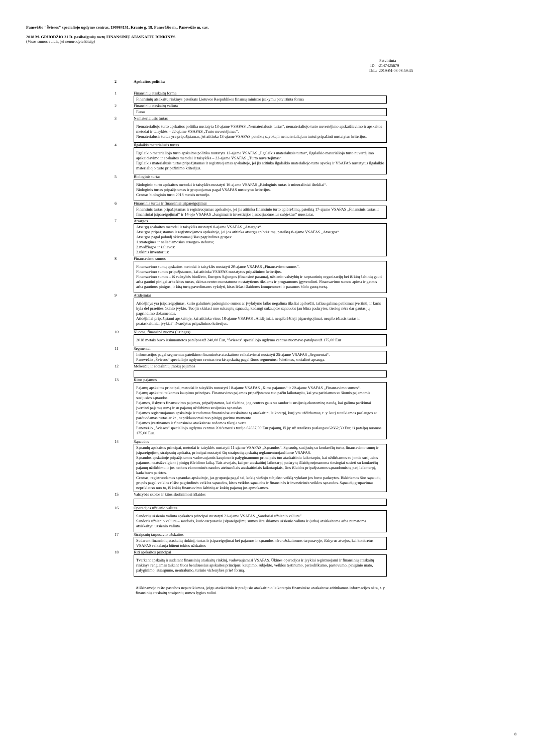Panevėžio "Šviesos" specialiojo ugdymo centras, 190984151, Kranto g. 18, Panevėžio m., Panevėžio m. sav.
2018 M. GRUODŽIO 31 D. pasibaigusių metų FINANSINIŲ ATASKAITŲ RINKINYS
(Visos sumos eurais, jei nenurodyta kitaip)
Patvirtinta
ID: -2147425679
D/L: 2019-04-03 08:59:35
2 Apskaitos politika
1 Finansinių ataskaitų forma
Finansinių atsakaitų rinkinys pateikats Lietuvos Respublikos finansų ministro įsakymu patvirtinta forma
2 Finansinių ataskaitų valiuta
Euras
3 Nematerialusis turtas
Nematerialiojo turto apskaitos politika nustatyta 13-ajame VSAFAS „Nematerialusis turtas“, nematerialiojo turto nuvertėjimo apskaičiavimo ir apskaitos metodai ir taisyklės – 22-ajame VSAFAS „Turto nuvertėjimas“.
Nematerialusis turtas yra pripažįstamas, jei atitinka 13-ajame VSAFAS pateiktą sąvoką ir nematerialiajam turtui pripažinti nustatytus kriterijus.
4 Ilgalaikis materialusis turtas
Ilgalaikio materialiojo turto apskaitos politika nustatyta 12-ajame VSAFAS „Ilgalaikis materialusis turtas“, ilgalaikio materialiojo turto nuvertėjimo apskaičiavimo ir apskaitos metodai ir taisyklės – 22-ajame VSAFAS „Turto nuvertėjimas“.
Ilgalaikis materialusis turtas pripažįstamas ir registruojamas apskaitoje, jei jis atitinka ilgalaikio materialiojo turto sąvoką ir VSAFAS nustatytus ilgalaikio materialiojo turto pripažinimo kriterijus.
5 Biologinis turtas
Biologinio turto apskaitos metodai ir taisyklės nustatyti 16-ajame VSAFAS „Biologinis turtas ir mineraliniai ištekliai“.
Biologinis turtas pripažįstamas ir grupuojamas pagal VSAFAS nustatytus kriterijus.
Centras biologinio turto 2018 metais neturėjo.
6 Finansinis turtas ir finansiniai įsipareigojimai
Finansinis turtas pripažįstamas ir registruojamas apskaitoje, jei jis atitinka finansinio turto apibrėžimą, pateiktą 17-ajame VSAFAS „Finansinis turtas ir finansiniai įsipareigojimai“ ir 14-ojo VSAFAS „Jungimai ir investicijos į asocijuotuosius subjektus“ nuostatas.
7 Atsargos
Atsargų apskaitos metodai ir taisyklės nustatyti 8-ajame VSAFAS „Atsargos“.
Atsargos pripažįstamos ir registruojamos apskaitoje, jei jos atitinka atsargų apibrėžimą, pateiktą 8-ajame VSAFAS „Atsargos“.
Atsargos pagal pobūdį skirstomas į šias pagrindines grupes:
1.strateginės ir neliečiamosios atsargos- nebuvo;
2.medžiagos ir žaliavos:
3.ūkinis inventorius:
8 Finansavimo sumos
Finansavimo sumų apskaitos metodai ir taisyklės nustatyti 20-ajame VSAFAS „Finansavimo sumos”.
Finansavimo sumos pripažįstamos, kai atitinka VSAFAS nustatytus pripažinimo kriterijus.
Finansavimo sumos – iš valstybės biudžeto, Europos Sąjungos (finansinė parama), užsienio valstybių ir tarptautinių organizacijų bei iš kitų šaltinių gauti arba gautini pinigai arba kitas turtas, skirtas centro nuostatuose nustatytiems tikslams ir programoms įgyvendinti. Finansavimo sumos apima ir gautus arba gautinus pinigus, ir kitą turtą pavedimams vykdyti, kitas lėšas išlaidoms kompensuoti ir paramos būdu gautą turtą.
9 Atidėjiniai
Atidėjinys yra įsipareigojimas, kurio galutinės padengimo sumos ar įvykdymo laiko negalima tiksliai apibrėžti, tačiau galima patikimai įvertinti, ir kuris kyla dėl praeities ūkinio įvykio. Tuo jis skiriasi nuo sukauptų sąnaudų, kadangi sukauptos sąnaudos jau būna padarytos, tiesiog nėra dar gautas jų pagrindimo dokumentas.
Atidėjiniai pripažįstami apskaitoje, kai atitinka visus 18-ajame VSAFAS „Atidėjiniai, neapibrėžtieji įsipareigojimai, neapibrėžtasis turtas ir poataskaitiniai įvykiai“ išvardytus pripažinimo kriterijus.
10 Nuoma, finansinė nuoma (lizingas)
2018 metais buvo išsinuomotos patalpos už 240,00 Eur, "Šviesos" specialiojo ugdymo centras nuomavo patalpas už 175,00 Eur
11 Segmentai
Informacijos pagal segmentus pateikimo finansinėse ataskaitose reikalavimai nustatyti 25-ajame VSAFAS „Segmentai“.
Panevėžio „Šviesos“ specialiojo ugdymo centras tvarkė apskaitą pagal šiuos segmentus: švietimas, socialinė apsauga.
12 Mokesčių ir socialinių įmokų pajamos
13 Kitos pajamos
Pajamų apskaitos principai, metodai ir taisyklės nustatyti 10-ajame VSAFAS „Kitos pajamos“ ir 20-ajame VSAFAS „Finansavimo sumos“.
Pajamų apskaitai taikomas kaupimo principas. Finansavimo pajamos pripažįstamos tuo pačiu laikotarpiu, kai yra patiriamos su šiomis pajamomis susijusios sąnaudos.
Pajamos, išskyrus finansavimo pajamas, pripažįstamos, kai tikėtina, jog centras gaus su sandoriu susijusią ekonominę naudą, kai galima patikimai įvertinti pajamų sumą ir su pajamų uždirbimu susijusias sąnaudas.
Pajamos registruojamos apskaitoje ir rodomos finansinėse ataskaitose tą ataskaitinį laikotarpį, kurį yra uždirbamos, t. y. kurį suteikiamos paslaugos ar parduodamas turtas ar kt., nepriklausomai nuo pinigų gavimo momento.
Pajamos įvertinamos ir finansinėse ataskaitose rodomos tikrąja verte.
Panevėžio „Šviesos“ specialiojo ugdymo centras 2018 metais turėjo 62837,59 Eur pajamų, iš jų: už suteiktas paslaugas 62662,59 Eur, iš patalpų nuomos 175,00 Eur.
14 Sąnaudos
Sąnaudų apskaitos principai, metodai ir taisyklės nustatyti 11-ajame VSAFAS „Sąnaudos”. Sąnaudų, susijusių su konkrečių turto, finansavimo sumų ir įsipareigojimų straipsnių apskaita, principai nustatyti šių straipsnių apskaitą reglamentuojančiuose VSAFAS.
Sąnaudos apskaitoje pripažįstamos vadovaujantis kaupimo ir palyginamumo principais tuo ataskaitiniu laikotarpiu, kai uždirbamos su jomis susijusios pajamos, neatsižvelgiant į pinigų išleidimo laiką. Tais atvejais, kai per ataskaitinį laikotarpį padarytų išlaidų neįmanoma tiesiogiai susieti su konkrečių pajamų uždirbimu ir jos neduos ekonominės naudos ateinančiais ataskaitiniais laikotarpiais, šios išlaidos pripažįstamos sąnaudomis tą patį laikotarpį, kada buvo patirtos.
Centras, registruodamas sąnaudas apskaitoje, jas grupuoja pagal tai, kokią viešojo subjekto veiklą vykdant jos buvo padarytos. Išskiriamos šios sąnaudų grupės pagal veiklos rūšis: pagrindinės veiklos sąnaudos, kitos veiklos sąnaudos ir finansinės ir investicinės veiklos sąnaudos. Sąnaudų grupavimas nepriklauso nuo to, iš kokių finansavimo šaltinių ar kokių pajamų jos apmokamos.
15 Valstybės skolos ir kitos skolinimosi išlaidos
16 Operacijos užsienio valiuta
Sandorių užsienio valiuta apskaitos principai nustatyti 21-ajame VSAFAS „Sandoriai užsienio valiuta”.
Sandoris užsienio valiuta – sandoris, kurio tarpusavio įsipareigojimų sumos išreiškiamos užsienio valiuta ir (arba) atsiskaitoma arba numatoma atsiskaityti užsienio valiuta.
17 Straipsnių tarpusavio užskaitos
Sudarant finansinių ataskaitų rinkinį, turtas ir įsipareigojimai bei pajamos ir sąnaudos nėra užskaitomos tarpusavyje, išskyrus atvejus, kai konkretus VSAFAS reikalauja būtent tokios užskaitos
18 Kiti apskaitos principai
Tvarkant apskaitą ir sudarant finansinių ataskaitų rinkinį, vadovaujamasi VSAFAS. Ūkinės operacijos ir įvykiai registruojami ir finansinių ataskaitų rinkinys rengiamas taikant šiuos bendruosius apskaitos principus: kaupimo, subjekto, veiklos tęstinumo, periodiškumo, pastovumo, piniginio mato, palyginimo, atsargumo, neutralumo, turinio viršenybės prieš formą.
Aiškinamojo rašto pastabos nepateikiamos, jeigu ataskaitinio ir praėjusio ataskaitinio laikotarpio finansinėse ataskaitose atitinkamos informacijos nėra, t. y. finansinių ataskaitų straipsnių sumos lygios nuliui.
8